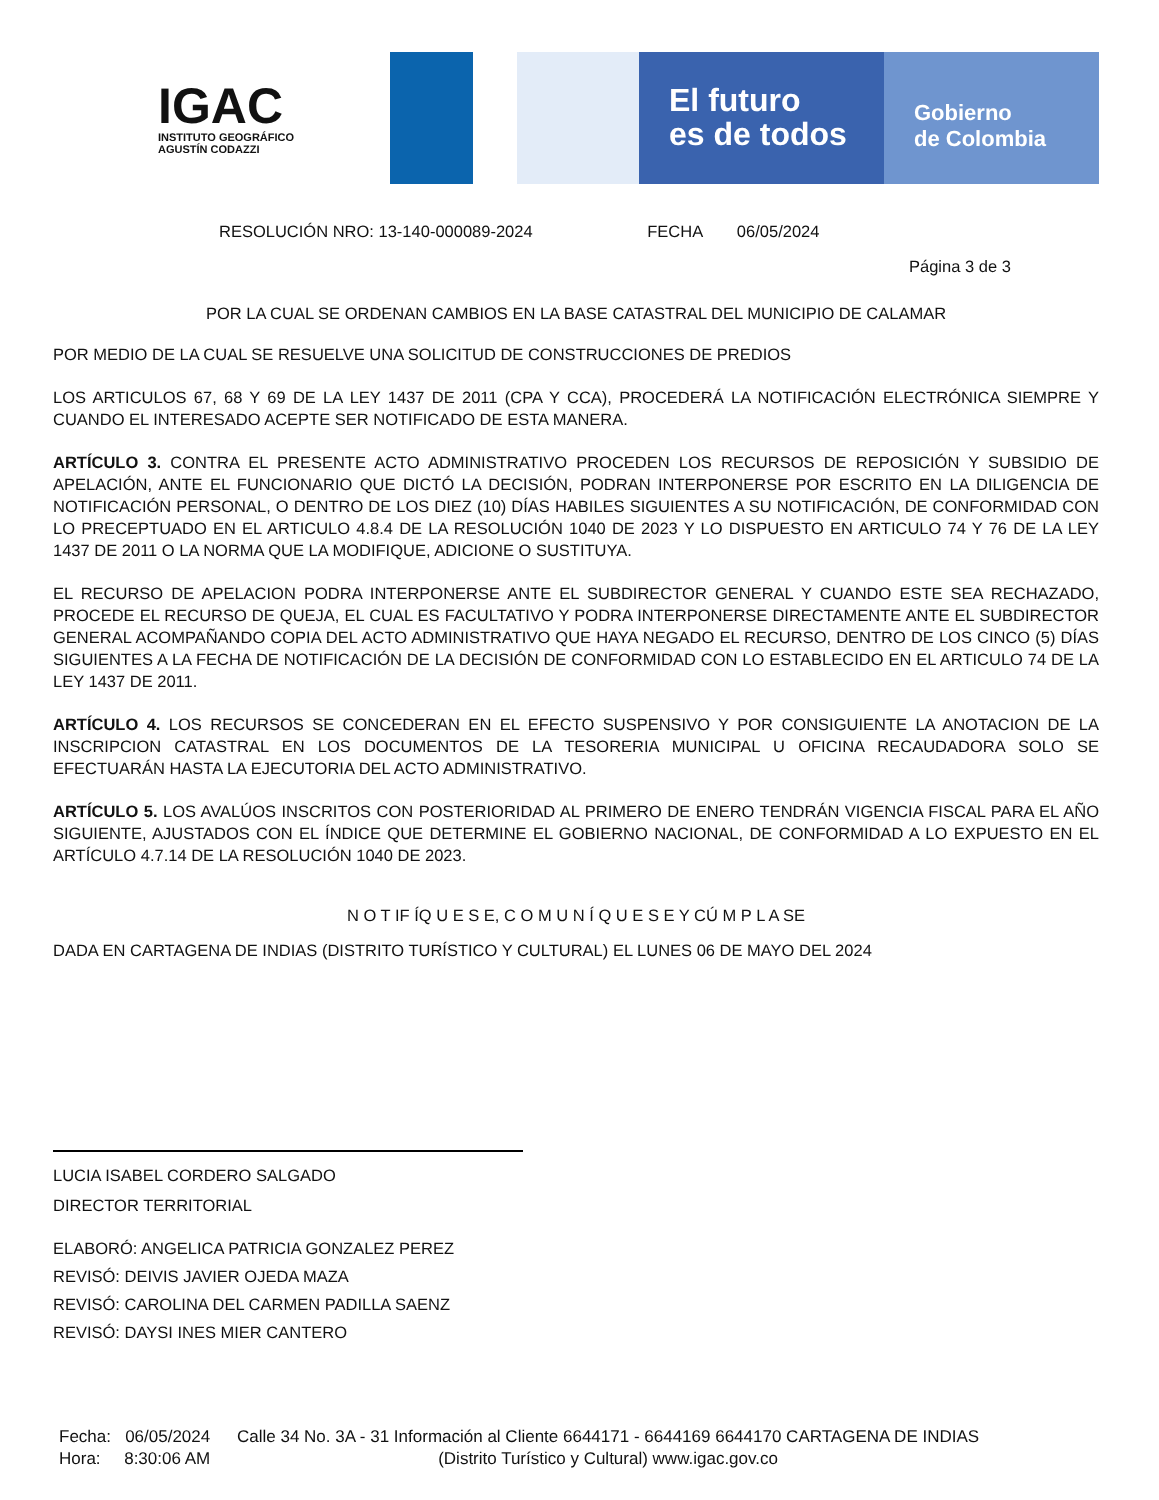IGAC
INSTITUTO GEOGRÁFICO
AGUSTÍN CODAZZI
El futuro
es de todos
Gobierno
de Colombia
RESOLUCIÓN NRO: 13-140-000089-2024 FECHA 06/05/2024
Página 3 de 3
POR LA CUAL SE ORDENAN CAMBIOS EN LA BASE CATASTRAL DEL MUNICIPIO DE CALAMAR
POR MEDIO DE LA CUAL SE RESUELVE UNA SOLICITUD DE CONSTRUCCIONES DE PREDIOS
LOS ARTICULOS 67, 68 Y 69 DE LA LEY 1437 DE 2011 (CPA Y CCA), PROCEDERÁ LA NOTIFICACIÓN ELECTRÓNICA SIEMPRE Y CUANDO EL INTERESADO ACEPTE SER NOTIFICADO DE ESTA MANERA.
ARTÍCULO 3. CONTRA EL PRESENTE ACTO ADMINISTRATIVO PROCEDEN LOS RECURSOS DE REPOSICIÓN Y SUBSIDIO DE APELACIÓN, ANTE EL FUNCIONARIO QUE DICTÓ LA DECISIÓN, PODRAN INTERPONERSE POR ESCRITO EN LA DILIGENCIA DE NOTIFICACIÓN PERSONAL, O DENTRO DE LOS DIEZ (10) DÍAS HABILES SIGUIENTES A SU NOTIFICACIÓN, DE CONFORMIDAD CON LO PRECEPTUADO EN EL ARTICULO 4.8.4 DE LA RESOLUCIÓN 1040 DE 2023 Y LO DISPUESTO EN ARTICULO 74 Y 76 DE LA LEY 1437 DE 2011 O LA NORMA QUE LA MODIFIQUE, ADICIONE O SUSTITUYA.
EL RECURSO DE APELACION PODRA INTERPONERSE ANTE EL SUBDIRECTOR GENERAL Y CUANDO ESTE SEA RECHAZADO, PROCEDE EL RECURSO DE QUEJA, EL CUAL ES FACULTATIVO Y PODRA INTERPONERSE DIRECTAMENTE ANTE EL SUBDIRECTOR GENERAL ACOMPAÑANDO COPIA DEL ACTO ADMINISTRATIVO QUE HAYA NEGADO EL RECURSO, DENTRO DE LOS CINCO (5) DÍAS SIGUIENTES A LA FECHA DE NOTIFICACIÓN DE LA DECISIÓN DE CONFORMIDAD CON LO ESTABLECIDO EN EL ARTICULO 74 DE LA LEY 1437 DE 2011.
ARTÍCULO 4. LOS RECURSOS SE CONCEDERAN EN EL EFECTO SUSPENSIVO Y POR CONSIGUIENTE LA ANOTACION DE LA INSCRIPCION CATASTRAL EN LOS DOCUMENTOS DE LA TESORERIA MUNICIPAL U OFICINA RECAUDADORA SOLO SE EFECTUARÁN HASTA LA EJECUTORIA DEL ACTO ADMINISTRATIVO.
ARTÍCULO 5. LOS AVALÚOS INSCRITOS CON POSTERIORIDAD AL PRIMERO DE ENERO TENDRÁN VIGENCIA FISCAL PARA EL AÑO SIGUIENTE, AJUSTADOS CON EL ÍNDICE QUE DETERMINE EL GOBIERNO NACIONAL, DE CONFORMIDAD A LO EXPUESTO EN EL ARTÍCULO 4.7.14 DE LA RESOLUCIÓN 1040 DE 2023.
N O T IF ÍQ U E S E, C O M U N Í Q U E S E Y CÚ M P L A SE
DADA EN CARTAGENA DE INDIAS (DISTRITO TURÍSTICO Y CULTURAL) EL LUNES 06 DE MAYO DEL 2024
LUCIA ISABEL CORDERO SALGADO
DIRECTOR TERRITORIAL
ELABORÓ: ANGELICA PATRICIA GONZALEZ PEREZ
REVISÓ: DEIVIS JAVIER OJEDA MAZA
REVISÓ: CAROLINA DEL CARMEN PADILLA SAENZ
REVISÓ: DAYSI INES MIER CANTERO
Fecha: 06/05/2024
Hora: 8:30:06 AM
Calle 34 No. 3A - 31 Información al Cliente 6644171 - 6644169 6644170 CARTAGENA DE INDIAS
(Distrito Turístico y Cultural) www.igac.gov.co